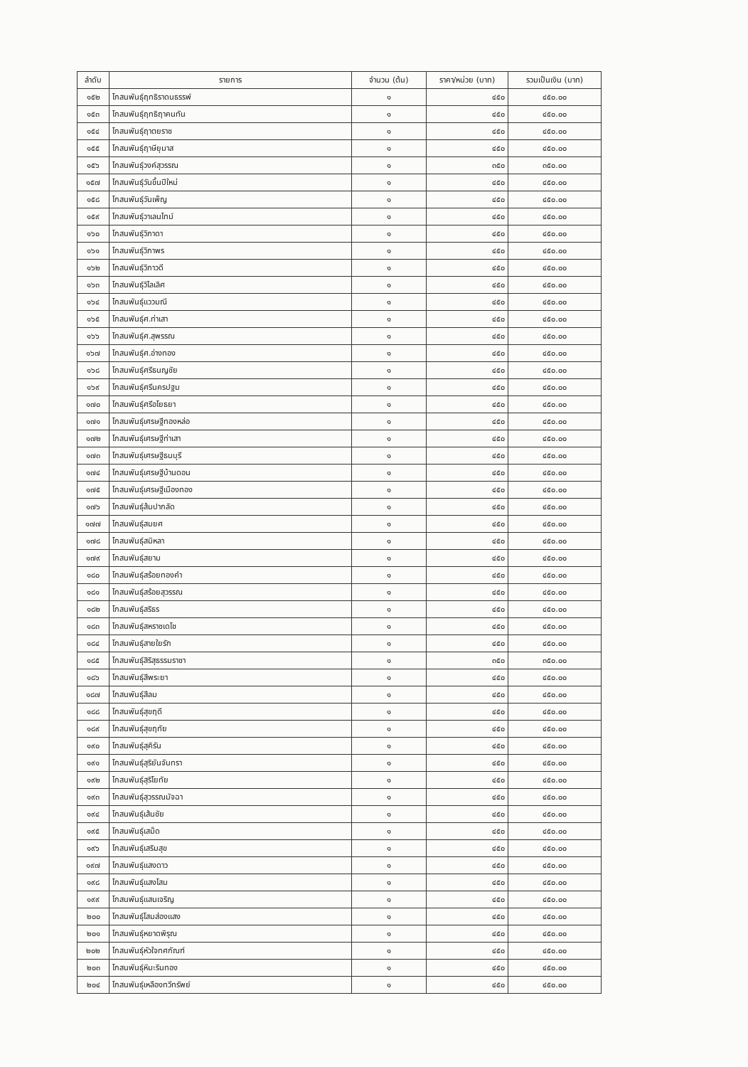| ลำดับ | รายการ | จำนวน (ต้น) | ราคา/หน่วย (บาท) | รวมเป็นเงิน (บาท) |
| --- | --- | --- | --- | --- |
| ๑๕๒ | โกสนพันธุ์ฤทธิราดนธรรพ์ | ๑ | ๔๕๐ | ๔๕๐.๐๐ |
| ๑๕๓ | โกสนพันธุ์ฤทธิฤาคนทัน | ๑ | ๔๕๐ | ๔๕๐.๐๐ |
| ๑๕๔ | โกสนพันธุ์ฤาตยราช | ๑ | ๔๕๐ | ๔๕๐.๐๐ |
| ๑๕๕ | โกสนพันธุ์ฤาษียุมาส | ๑ | ๔๕๐ | ๔๕๐.๐๐ |
| ๑๕๖ | โกสนพันธุ์วงค์สุวรรณ | ๑ | ๓๕๐ | ๓๕๐.๐๐ |
| ๑๕๗ | โกสนพันธุ์วันขึ้นปีใหม่ | ๑ | ๔๕๐ | ๔๕๐.๐๐ |
| ๑๕๘ | โกสนพันธุ์วันเพ็ญ | ๑ | ๔๕๐ | ๔๕๐.๐๐ |
| ๑๕๙ | โกสนพันธุ์วาเลนไทม์ | ๑ | ๔๕๐ | ๔๕๐.๐๐ |
| ๑๖๐ | โกสนพันธุ์วิภาดา | ๑ | ๔๕๐ | ๔๕๐.๐๐ |
| ๑๖๑ | โกสนพันธุ์วิภาพร | ๑ | ๔๕๐ | ๔๕๐.๐๐ |
| ๑๖๒ | โกสนพันธุ์วิภาวดี | ๑ | ๔๕๐ | ๔๕๐.๐๐ |
| ๑๖๓ | โกสนพันธุ์วิไลเลิศ | ๑ | ๔๕๐ | ๔๕๐.๐๐ |
| ๑๖๔ | โกสนพันธุ์แววมณี | ๑ | ๔๕๐ | ๔๕๐.๐๐ |
| ๑๖๕ | โกสนพันธุ์ศ.ท่าเสา | ๑ | ๔๕๐ | ๔๕๐.๐๐ |
| ๑๖๖ | โกสนพันธุ์ศ.สุพรรณ | ๑ | ๔๕๐ | ๔๕๐.๐๐ |
| ๑๖๗ | โกสนพันธุ์ศ.อ่างทอง | ๑ | ๔๕๐ | ๔๕๐.๐๐ |
| ๑๖๘ | โกสนพันธุ์ศรีธนญชัย | ๑ | ๔๕๐ | ๔๕๐.๐๐ |
| ๑๖๙ | โกสนพันธุ์ศรีนครปฐม | ๑ | ๔๕๐ | ๔๕๐.๐๐ |
| ๑๗๐ | โกสนพันธุ์ศรีอโยธยา | ๑ | ๔๕๐ | ๔๕๐.๐๐ |
| ๑๗๑ | โกสนพันธุ์เศรษฐีทองหล่อ | ๑ | ๔๕๐ | ๔๕๐.๐๐ |
| ๑๗๒ | โกสนพันธุ์เศรษฐีท่าเสา | ๑ | ๔๕๐ | ๔๕๐.๐๐ |
| ๑๗๓ | โกสนพันธุ์เศรษฐีธนบุรี | ๑ | ๔๕๐ | ๔๕๐.๐๐ |
| ๑๗๔ | โกสนพันธุ์เศรษฐีบ้านดอน | ๑ | ๔๕๐ | ๔๕๐.๐๐ |
| ๑๗๕ | โกสนพันธุ์เศรษฐีเมืองทอง | ๑ | ๔๕๐ | ๔๕๐.๐๐ |
| ๑๗๖ | โกสนพันธุ์ส้มปากลัด | ๑ | ๔๕๐ | ๔๕๐.๐๐ |
| ๑๗๗ | โกสนพันธุ์สมยศ | ๑ | ๔๕๐ | ๔๕๐.๐๐ |
| ๑๗๘ | โกสนพันธุ์สมิหลา | ๑ | ๔๕๐ | ๔๕๐.๐๐ |
| ๑๗๙ | โกสนพันธุ์สยาม | ๑ | ๔๕๐ | ๔๕๐.๐๐ |
| ๑๘๐ | โกสนพันธุ์สร้อยทองคำ | ๑ | ๔๕๐ | ๔๕๐.๐๐ |
| ๑๘๑ | โกสนพันธุ์สร้อยสุวรรณ | ๑ | ๔๕๐ | ๔๕๐.๐๐ |
| ๑๘๒ | โกสนพันธุ์สริธร | ๑ | ๔๕๐ | ๔๕๐.๐๐ |
| ๑๘๓ | โกสนพันธุ์สหราชเดโช | ๑ | ๔๕๐ | ๔๕๐.๐๐ |
| ๑๘๔ | โกสนพันธุ์สายใยรัก | ๑ | ๔๕๐ | ๔๕๐.๐๐ |
| ๑๘๕ | โกสนพันธุ์สิริสุธรรมราชา | ๑ | ๓๕๐ | ๓๕๐.๐๐ |
| ๑๘๖ | โกสนพันธุ์สีพระยา | ๑ | ๔๕๐ | ๔๕๐.๐๐ |
| ๑๘๗ | โกสนพันธุ์สีลม | ๑ | ๔๕๐ | ๔๕๐.๐๐ |
| ๑๘๘ | โกสนพันธุ์สุขฤดี | ๑ | ๔๕๐ | ๔๕๐.๐๐ |
| ๑๘๙ | โกสนพันธุ์สุขฤทัย | ๑ | ๔๕๐ | ๔๕๐.๐๐ |
| ๑๙๐ | โกสนพันธุ์สุคิรัน | ๑ | ๔๕๐ | ๔๕๐.๐๐ |
| ๑๙๑ | โกสนพันธุ์สุริยันจันทรา | ๑ | ๔๕๐ | ๔๕๐.๐๐ |
| ๑๙๒ | โกสนพันธุ์สุริโยทัย | ๑ | ๔๕๐ | ๔๕๐.๐๐ |
| ๑๙๓ | โกสนพันธุ์สุวรรณมัจฉา | ๑ | ๔๕๐ | ๔๕๐.๐๐ |
| ๑๙๔ | โกสนพันธุ์เส้นชัย | ๑ | ๔๕๐ | ๔๕๐.๐๐ |
| ๑๙๕ | โกสนพันธุ์เสม็ด | ๑ | ๔๕๐ | ๔๕๐.๐๐ |
| ๑๙๖ | โกสนพันธุ์เสริมสุข | ๑ | ๔๕๐ | ๔๕๐.๐๐ |
| ๑๙๗ | โกสนพันธุ์แสงดาว | ๑ | ๔๕๐ | ๔๕๐.๐๐ |
| ๑๙๘ | โกสนพันธุ์แสงโสม | ๑ | ๔๕๐ | ๔๕๐.๐๐ |
| ๑๙๙ | โกสนพันธุ์แสนเจริญ | ๑ | ๔๕๐ | ๔๕๐.๐๐ |
| ๒๐๐ | โกสนพันธุ์โสมส่องแสง | ๑ | ๔๕๐ | ๔๕๐.๐๐ |
| ๒๐๑ | โกสนพันธุ์หยาดพิรุณ | ๑ | ๔๕๐ | ๔๕๐.๐๐ |
| ๒๐๒ | โกสนพันธุ์หัวใจทศกัณฑ์ | ๑ | ๔๕๐ | ๔๕๐.๐๐ |
| ๒๐๓ | โกสนพันธุ์หิมะรินทอง | ๑ | ๔๕๐ | ๔๕๐.๐๐ |
| ๒๐๔ | โกสนพันธุ์เหลืองทวีทรัพย์ | ๑ | ๔๕๐ | ๔๕๐.๐๐ |